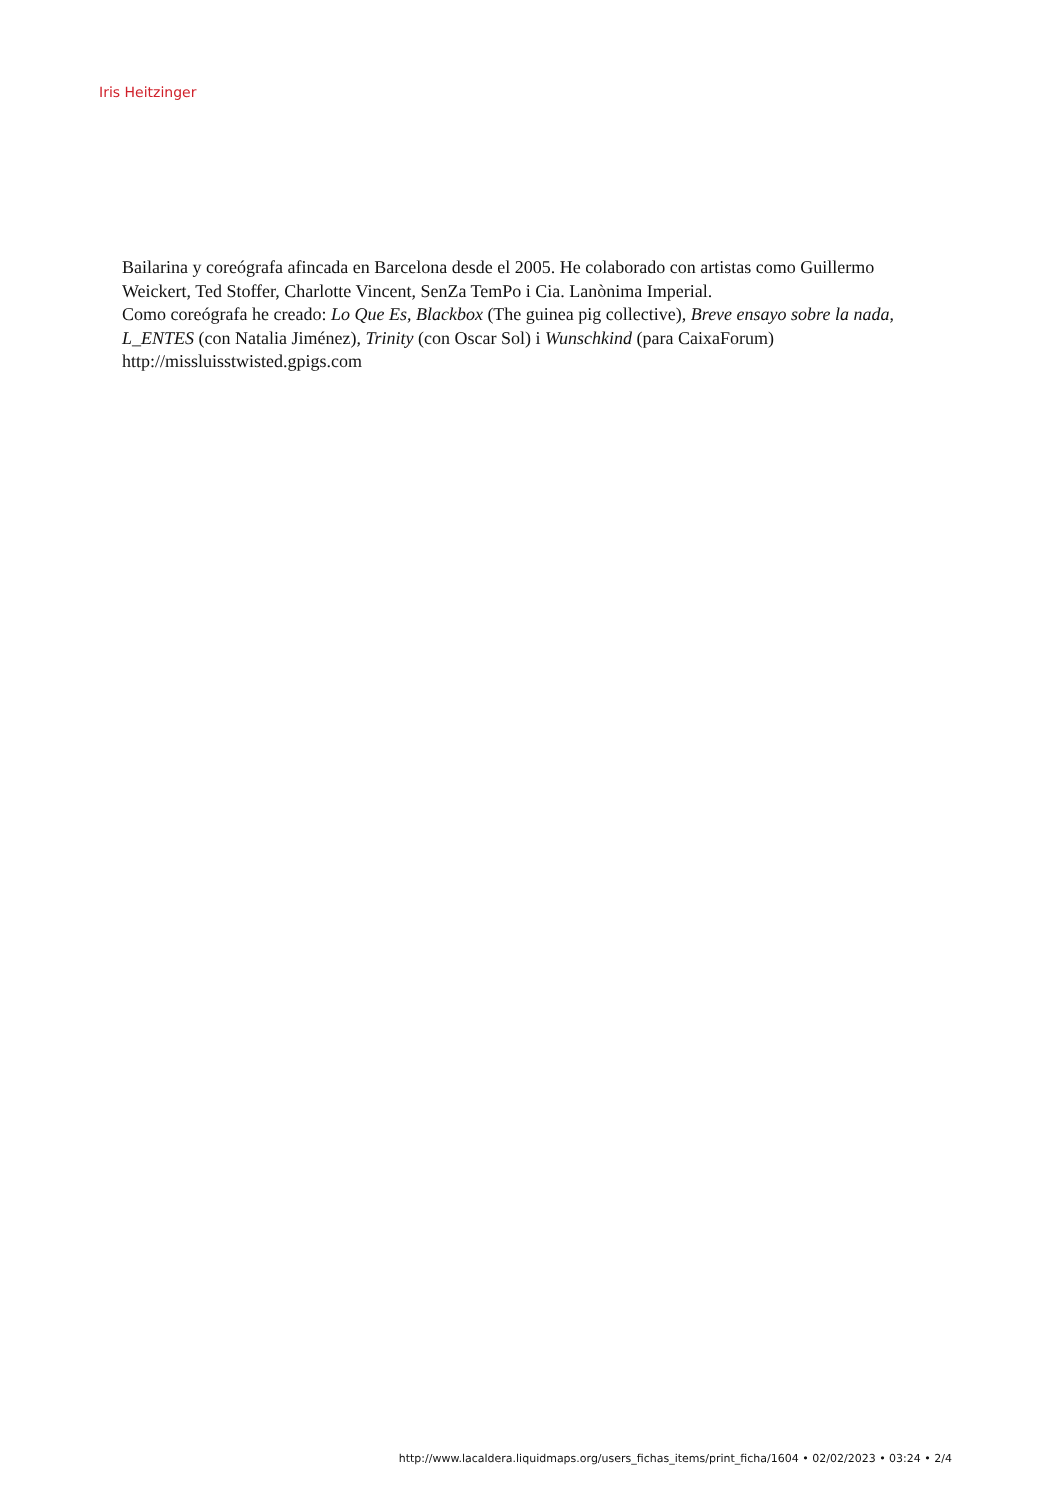Iris Heitzinger
Bailarina y coreógrafa afincada en Barcelona desde el 2005. He colaborado con artistas como Guillermo Weickert, Ted Stoffer, Charlotte Vincent, SenZa TemPo i Cia. Lanònima Imperial.
Como coreógrafa he creado: Lo Que Es, Blackbox (The guinea pig collective), Breve ensayo sobre la nada, L_ENTES (con Natalia Jiménez), Trinity (con Oscar Sol) i Wunschkind (para CaixaForum)
http://missluisstwisted.gpigs.com
http://www.lacaldera.liquidmaps.org/users_fichas_items/print_ficha/1604 • 02/02/2023 • 03:24 • 2/4